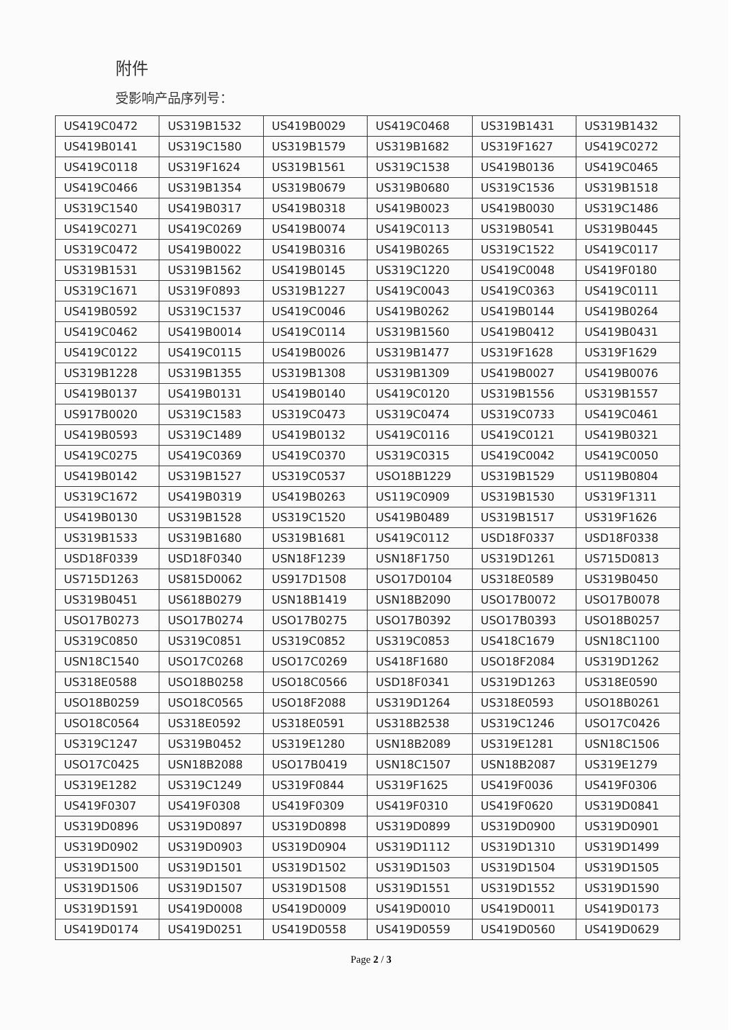附件
受影响产品序列号：
| US419C0472 | US319B1532 | US419B0029 | US419C0468 | US319B1431 | US319B1432 |
| US419B0141 | US319C1580 | US319B1579 | US319B1682 | US319F1627 | US419C0272 |
| US419C0118 | US319F1624 | US319B1561 | US319C1538 | US419B0136 | US419C0465 |
| US419C0466 | US319B1354 | US319B0679 | US319B0680 | US319C1536 | US319B1518 |
| US319C1540 | US419B0317 | US419B0318 | US419B0023 | US419B0030 | US319C1486 |
| US419C0271 | US419C0269 | US419B0074 | US419C0113 | US319B0541 | US319B0445 |
| US319C0472 | US419B0022 | US419B0316 | US419B0265 | US319C1522 | US419C0117 |
| US319B1531 | US319B1562 | US419B0145 | US319C1220 | US419C0048 | US419F0180 |
| US319C1671 | US319F0893 | US319B1227 | US419C0043 | US419C0363 | US419C0111 |
| US419B0592 | US319C1537 | US419C0046 | US419B0262 | US419B0144 | US419B0264 |
| US419C0462 | US419B0014 | US419C0114 | US319B1560 | US419B0412 | US419B0431 |
| US419C0122 | US419C0115 | US419B0026 | US319B1477 | US319F1628 | US319F1629 |
| US319B1228 | US319B1355 | US319B1308 | US319B1309 | US419B0027 | US419B0076 |
| US419B0137 | US419B0131 | US419B0140 | US419C0120 | US319B1556 | US319B1557 |
| US917B0020 | US319C1583 | US319C0473 | US319C0474 | US319C0733 | US419C0461 |
| US419B0593 | US319C1489 | US419B0132 | US419C0116 | US419C0121 | US419B0321 |
| US419C0275 | US419C0369 | US419C0370 | US319C0315 | US419C0042 | US419C0050 |
| US419B0142 | US319B1527 | US319C0537 | USO18B1229 | US319B1529 | US119B0804 |
| US319C1672 | US419B0319 | US419B0263 | US119C0909 | US319B1530 | US319F1311 |
| US419B0130 | US319B1528 | US319C1520 | US419B0489 | US319B1517 | US319F1626 |
| US319B1533 | US319B1680 | US319B1681 | US419C0112 | USD18F0337 | USD18F0338 |
| USD18F0339 | USD18F0340 | USN18F1239 | USN18F1750 | US319D1261 | US715D0813 |
| US715D1263 | US815D0062 | US917D1508 | USO17D0104 | US318E0589 | US319B0450 |
| US319B0451 | US618B0279 | USN18B1419 | USN18B2090 | USO17B0072 | USO17B0078 |
| USO17B0273 | USO17B0274 | USO17B0275 | USO17B0392 | USO17B0393 | USO18B0257 |
| US319C0850 | US319C0851 | US319C0852 | US319C0853 | US418C1679 | USN18C1100 |
| USN18C1540 | USO17C0268 | USO17C0269 | US418F1680 | USO18F2084 | US319D1262 |
| US318E0588 | USO18B0258 | USO18C0566 | USD18F0341 | US319D1263 | US318E0590 |
| USO18B0259 | USO18C0565 | USO18F2088 | US319D1264 | US318E0593 | USO18B0261 |
| USO18C0564 | US318E0592 | US318E0591 | US318B2538 | US319C1246 | USO17C0426 |
| US319C1247 | US319B0452 | US319E1280 | USN18B2089 | US319E1281 | USN18C1506 |
| USO17C0425 | USN18B2088 | USO17B0419 | USN18C1507 | USN18B2087 | US319E1279 |
| US319E1282 | US319C1249 | US319F0844 | US319F1625 | US419F0036 | US419F0306 |
| US419F0307 | US419F0308 | US419F0309 | US419F0310 | US419F0620 | US319D0841 |
| US319D0896 | US319D0897 | US319D0898 | US319D0899 | US319D0900 | US319D0901 |
| US319D0902 | US319D0903 | US319D0904 | US319D1112 | US319D1310 | US319D1499 |
| US319D1500 | US319D1501 | US319D1502 | US319D1503 | US319D1504 | US319D1505 |
| US319D1506 | US319D1507 | US319D1508 | US319D1551 | US319D1552 | US319D1590 |
| US319D1591 | US419D0008 | US419D0009 | US419D0010 | US419D0011 | US419D0173 |
| US419D0174 | US419D0251 | US419D0558 | US419D0559 | US419D0560 | US419D0629 |
Page 2 / 3